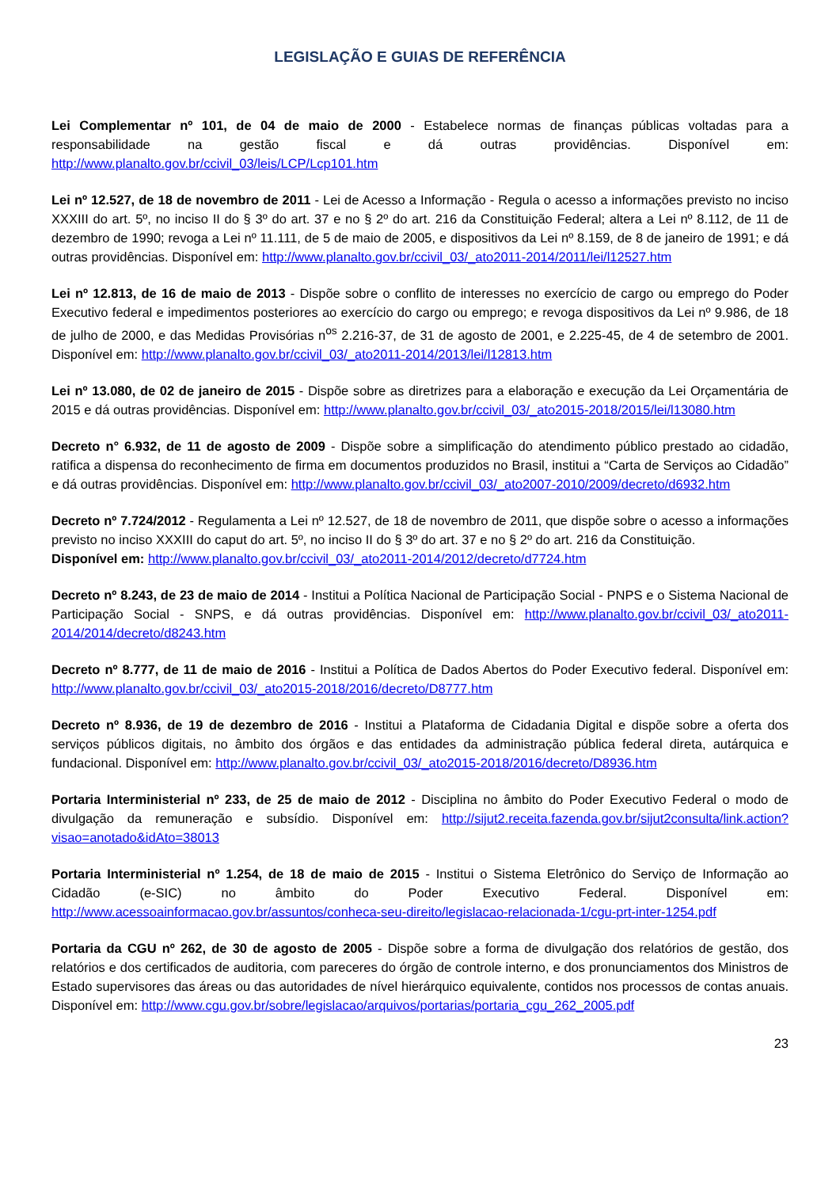LEGISLAÇÃO E GUIAS DE REFERÊNCIA
Lei Complementar nº 101, de 04 de maio de 2000 - Estabelece normas de finanças públicas voltadas para a responsabilidade na gestão fiscal e dá outras providências. Disponível em: http://www.planalto.gov.br/ccivil_03/leis/LCP/Lcp101.htm
Lei nº 12.527, de 18 de novembro de 2011 - Lei de Acesso a Informação - Regula o acesso a informações previsto no inciso XXXIII do art. 5º, no inciso II do § 3º do art. 37 e no § 2º do art. 216 da Constituição Federal; altera a Lei nº 8.112, de 11 de dezembro de 1990; revoga a Lei nº 11.111, de 5 de maio de 2005, e dispositivos da Lei nº 8.159, de 8 de janeiro de 1991; e dá outras providências. Disponível em: http://www.planalto.gov.br/ccivil_03/_ato2011-2014/2011/lei/l12527.htm
Lei nº 12.813, de 16 de maio de 2013 - Dispõe sobre o conflito de interesses no exercício de cargo ou emprego do Poder Executivo federal e impedimentos posteriores ao exercício do cargo ou emprego; e revoga dispositivos da Lei nº 9.986, de 18 de julho de 2000, e das Medidas Provisórias n<sup>os</sup> 2.216-37, de 31 de agosto de 2001, e 2.225-45, de 4 de setembro de 2001. Disponível em: http://www.planalto.gov.br/ccivil_03/_ato2011-2014/2013/lei/l12813.htm
Lei nº 13.080, de 02 de janeiro de 2015 - Dispõe sobre as diretrizes para a elaboração e execução da Lei Orçamentária de 2015 e dá outras providências. Disponível em: http://www.planalto.gov.br/ccivil_03/_ato2015-2018/2015/lei/l13080.htm
Decreto n° 6.932, de 11 de agosto de 2009 - Dispõe sobre a simplificação do atendimento público prestado ao cidadão, ratifica a dispensa do reconhecimento de firma em documentos produzidos no Brasil, institui a “Carta de Serviços ao Cidadão” e dá outras providências. Disponível em: http://www.planalto.gov.br/ccivil_03/_ato2007-2010/2009/decreto/d6932.htm
Decreto nº 7.724/2012 - Regulamenta a Lei nº 12.527, de 18 de novembro de 2011, que dispõe sobre o acesso a informações previsto no inciso XXXIII do caput do art. 5º, no inciso II do § 3º do art. 37 e no § 2º do art. 216 da Constituição.
Disponível em: http://www.planalto.gov.br/ccivil_03/_ato2011-2014/2012/decreto/d7724.htm
Decreto nº 8.243, de 23 de maio de 2014 - Institui a Política Nacional de Participação Social - PNPS e o Sistema Nacional de Participação Social - SNPS, e dá outras providências. Disponível em: http://www.planalto.gov.br/ccivil_03/_ato2011-2014/2014/decreto/d8243.htm
Decreto nº 8.777, de 11 de maio de 2016 - Institui a Política de Dados Abertos do Poder Executivo federal. Disponível em: http://www.planalto.gov.br/ccivil_03/_ato2015-2018/2016/decreto/D8777.htm
Decreto nº 8.936, de 19 de dezembro de 2016 - Institui a Plataforma de Cidadania Digital e dispõe sobre a oferta dos serviços públicos digitais, no âmbito dos órgãos e das entidades da administração pública federal direta, autárquica e fundacional. Disponível em: http://www.planalto.gov.br/ccivil_03/_ato2015-2018/2016/decreto/D8936.htm
Portaria Interministerial nº 233, de 25 de maio de 2012 - Disciplina no âmbito do Poder Executivo Federal o modo de divulgação da remuneração e subsídio. Disponível em: http://sijut2.receita.fazenda.gov.br/sijut2consulta/link.action?visao=anotado&idAto=38013
Portaria Interministerial nº 1.254, de 18 de maio de 2015 - Institui o Sistema Eletrônico do Serviço de Informação ao Cidadão (e-SIC) no âmbito do Poder Executivo Federal. Disponível em: http://www.acessoainformacao.gov.br/assuntos/conheca-seu-direito/legislacao-relacionada-1/cgu-prt-inter-1254.pdf
Portaria da CGU nº 262, de 30 de agosto de 2005 - Dispõe sobre a forma de divulgação dos relatórios de gestão, dos relatórios e dos certificados de auditoria, com pareceres do órgão de controle interno, e dos pronunciamentos dos Ministros de Estado supervisores das áreas ou das autoridades de nível hierárquico equivalente, contidos nos processos de contas anuais. Disponível em: http://www.cgu.gov.br/sobre/legislacao/arquivos/portarias/portaria_cgu_262_2005.pdf
23